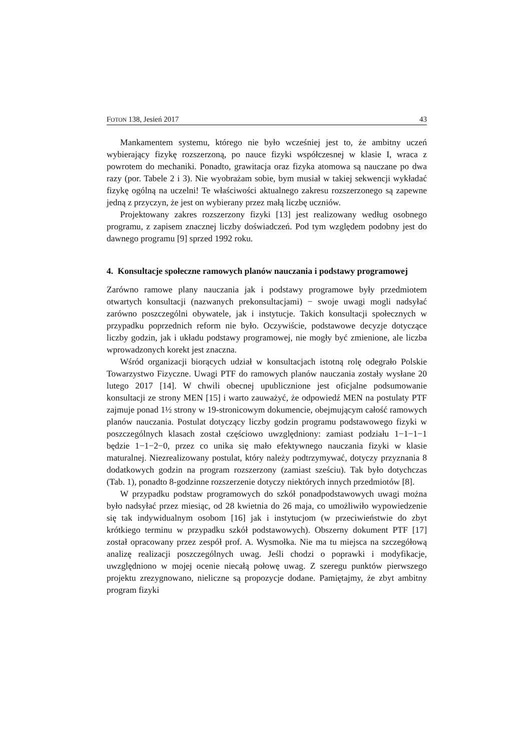FOTON 138, Jesień 2017 43
Mankamentem systemu, którego nie było wcześniej jest to, że ambitny uczeń wybierający fizykę rozszerzoną, po nauce fizyki współczesnej w klasie I, wraca z powrotem do mechaniki. Ponadto, grawitacja oraz fizyka atomowa są nauczane po dwa razy (por. Tabele 2 i 3). Nie wyobrażam sobie, bym musiał w takiej sekwencji wykładać fizykę ogólną na uczelni! Te właściwości aktualnego zakresu rozszerzonego są zapewne jedną z przyczyn, że jest on wybierany przez małą liczbę uczniów.
Projektowany zakres rozszerzony fizyki [13] jest realizowany według osobnego programu, z zapisem znacznej liczby doświadczeń. Pod tym względem podobny jest do dawnego programu [9] sprzed 1992 roku.
4. Konsultacje społeczne ramowych planów nauczania i podstawy programowej
Zarówno ramowe plany nauczania jak i podstawy programowe były przedmiotem otwartych konsultacji (nazwanych prekonsultacjami) − swoje uwagi mogli nadsyłać zarówno poszczególni obywatele, jak i instytucje. Takich konsultacji społecznych w przypadku poprzednich reform nie było. Oczywiście, podstawowe decyzje dotyczące liczby godzin, jak i układu podstawy programowej, nie mogły być zmienione, ale liczba wprowadzonych korekt jest znaczna.
Wśród organizacji biorących udział w konsultacjach istotną rolę odegrało Polskie Towarzystwo Fizyczne. Uwagi PTF do ramowych planów nauczania zostały wysłane 20 lutego 2017 [14]. W chwili obecnej upublicznione jest oficjalne podsumowanie konsultacji ze strony MEN [15] i warto zauważyć, że odpowiedź MEN na postulaty PTF zajmuje ponad 1½ strony w 19-stronicowym dokumencie, obejmującym całość ramowych planów nauczania. Postulat dotyczący liczby godzin programu podstawowego fizyki w poszczególnych klasach został częściowo uwzględniony: zamiast podziału 1−1−1−1 będzie 1−1−2−0, przez co unika się mało efektywnego nauczania fizyki w klasie maturalnej. Niezrealizowany postulat, który należy podtrzymywać, dotyczy przyznania 8 dodatkowych godzin na program rozszerzony (zamiast sześciu). Tak było dotychczas (Tab. 1), ponadto 8-godzinne rozszerzenie dotyczy niektórych innych przedmiotów [8].
W przypadku podstaw programowych do szkół ponadpodstawowych uwagi można było nadsyłać przez miesiąc, od 28 kwietnia do 26 maja, co umożliwiło wypowiedzenie się tak indywidualnym osobom [16] jak i instytucjom (w przeciwieństwie do zbyt krótkiego terminu w przypadku szkół podstawowych). Obszerny dokument PTF [17] został opracowany przez zespół prof. A. Wysmołka. Nie ma tu miejsca na szczegółową analizę realizacji poszczególnych uwag. Jeśli chodzi o poprawki i modyfikacje, uwzględniono w mojej ocenie niecałą połowę uwag. Z szeregu punktów pierwszego projektu zrezygnowano, nieliczne są propozycje dodane. Pamiętajmy, że zbyt ambitny program fizyki